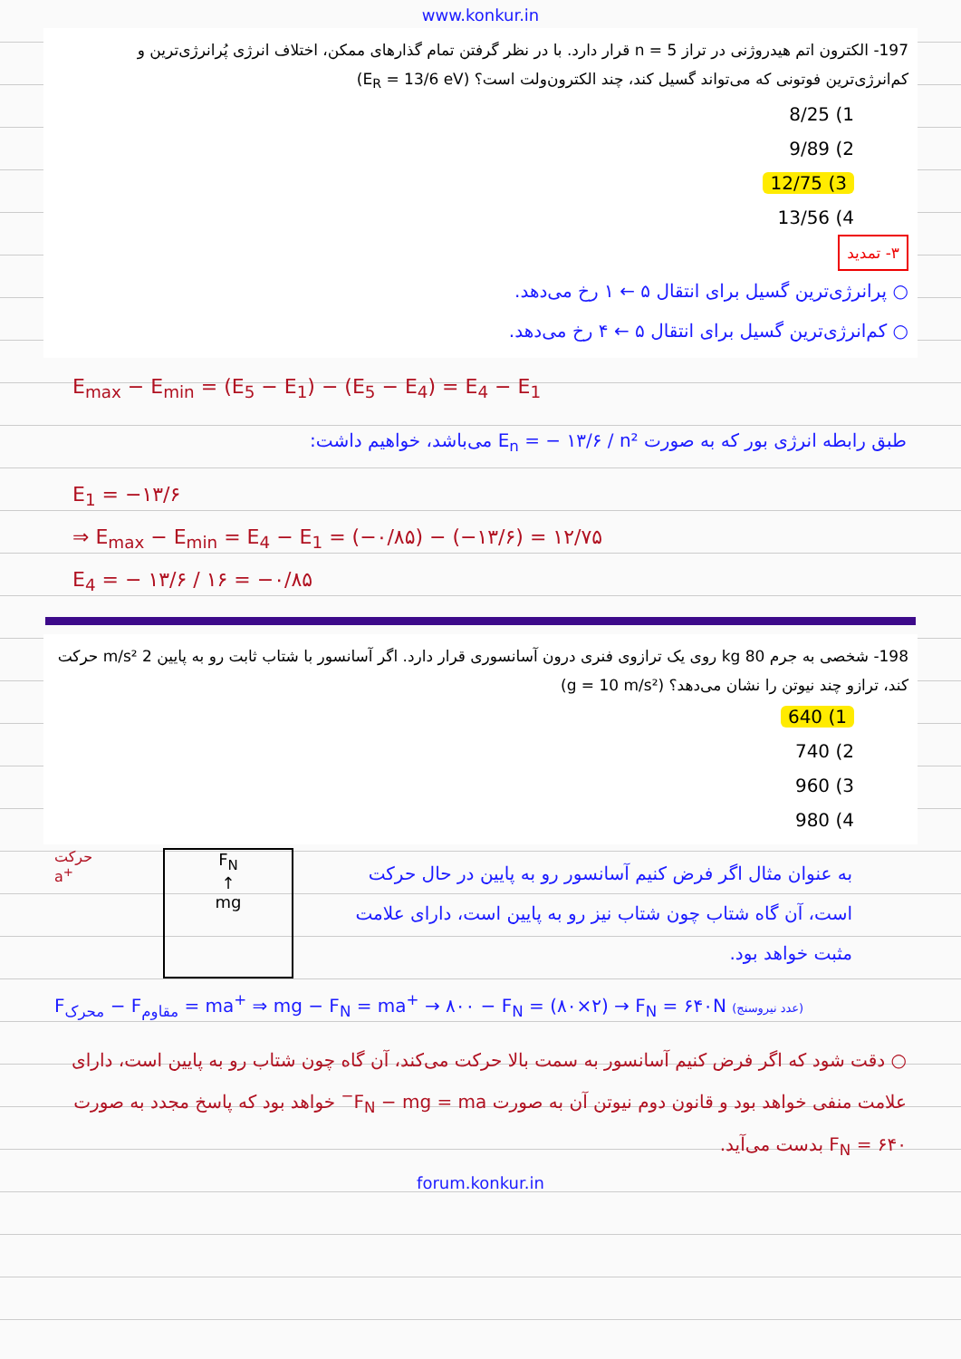www.konkur.in
197- الکترون اتم هیدروژنی در تراز n = 5 قرار دارد. با در نظر گرفتن تمام گذارهای ممکن، اختلاف انرژی پُرانرژی‌ترین و کم‌انرژی‌ترین فوتونی که می‌تواند گسیل کند، چند الکترون‌ولت است؟ (E<sub>R</sub> = 13/6 eV)
1) 8/25
2) 9/89
3) 12/75
4) 13/56
۳- تمدید
○ پرانرژی‌ترین گسیل برای انتقال ۵ ← ۱ رخ می‌دهد.
○ کم‌انرژی‌ترین گسیل برای انتقال ۵ ← ۴ رخ می‌دهد.
E<sub>max</sub> − E<sub>min</sub> = (E<sub>5</sub> − E<sub>1</sub>) − (E<sub>5</sub> − E<sub>4</sub>) = E<sub>4</sub> − E<sub>1</sub>
طبق رابطه انرژی بور که به صورت E<sub>n</sub> = − ۱۳/۶ / n² می‌باشد، خواهیم داشت:
E<sub>1</sub> = −۱۳/۶
⇒ E<sub>max</sub> − E<sub>min</sub> = E<sub>4</sub> − E<sub>1</sub> = (−۰/۸۵) − (−۱۳/۶) = ۱۲/۷۵
E<sub>4</sub> = − ۱۳/۶ / ۱۶ = −۰/۸۵
198- شخصی به جرم 80 kg روی یک ترازوی فنری درون آسانسوری قرار دارد. اگر آسانسور با شتاب ثابت رو به پایین 2 m/s² حرکت کند، ترازو چند نیوتن را نشان می‌دهد؟ (g = 10 m/s²)
1) 640
2) 740
3) 960
4) 980
حرکت
a<sup>+</sup>
F<sub>N</sub>
↑
mg
به عنوان مثال اگر فرض کنیم آسانسور رو به پایین در حال حرکت است، آن گاه شتاب چون شتاب نیز رو به پایین است، دارای علامت مثبت خواهد بود.
F<sub>محرک</sub> − F<sub>مقاوم</sub> = ma<sup>+</sup> ⇒ mg − F<sub>N</sub> = ma<sup>+</sup> → ۸۰۰ − F<sub>N</sub> = (۸۰×۲) → F<sub>N</sub> = ۶۴۰N (عدد نیروسنج)
○ دقت شود که اگر فرض کنیم آسانسور به سمت بالا حرکت می‌کند، آن گاه چون شتاب رو به پایین است، دارای علامت منفی خواهد بود و قانون دوم نیوتن آن به صورت F<sub>N</sub> − mg = ma<sup>−</sup> خواهد بود که پاسخ مجدد به صورت F<sub>N</sub> = ۶۴۰ بدست می‌آید.
forum.konkur.in